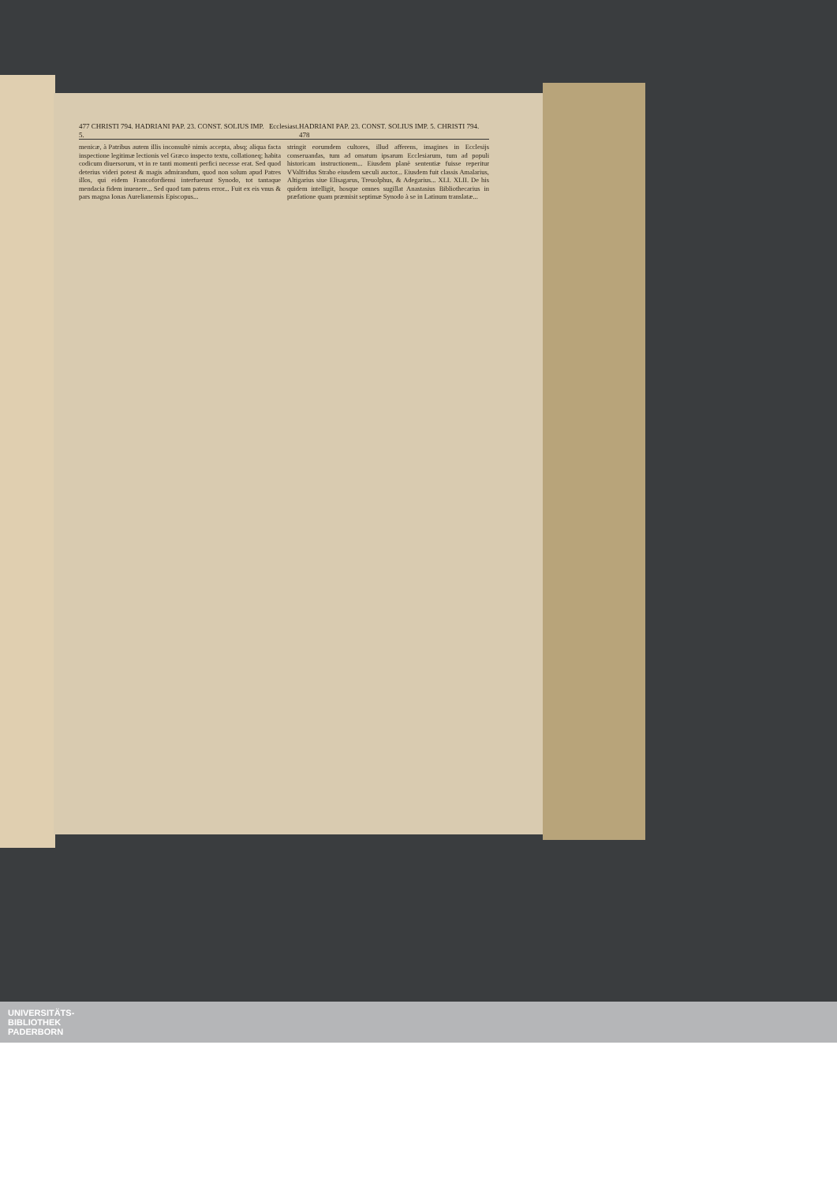477 CHRISTI 794. HADRIANI PAP. 23. CONST. SOLIUS IMP. 5. Ecclesiast. HADRIANI PAP. 23. CONST. SOLIUS IMP. 5. CHRISTI 794. 478
menicæ, à Patribus autem illis inconsultè nimis accepta, absq; aliqua facta inspectione legitimæ lectionis vel Græco inspecto textu, collationeq; habita codicum diuersorum, vt in re tanti momenti perfici necesse erat. Sed quod deterius videri potest & magis admirandum, quod non solum apud Patres illos, qui eidem Francofordiensi interfuerunt Synodo, tot tantaque mendacia fidem inuenere... Sed quod tam patens error... Fuit ex eis vnus & pars magna Ionas Aurelianensis Episcopus...
stringit eorumdem cultores, illud afferens, imagines in Ecclesijs conseruandas, tum ad ornatum ipsarum Ecclesiarum, tum ad populi historicam instructionem... Eiusdem planè sententiæ fuisse reperitur VValfridus Strabo eiusdem sæculi auctor... Eiusdem fuit classis Amalarius, Altigarius siue Elisagarus, Treuolphus, & Adegarius... XLI. XLII. De his quidem intelligit, hosque omnes sugillat Anastasius Bibliothecarius in præfatione quam præmisit septimæ Synodo à se in Latinum translatæ...
UNIVERSITÄTS-
BIBLIOTHEK
PADERBORN